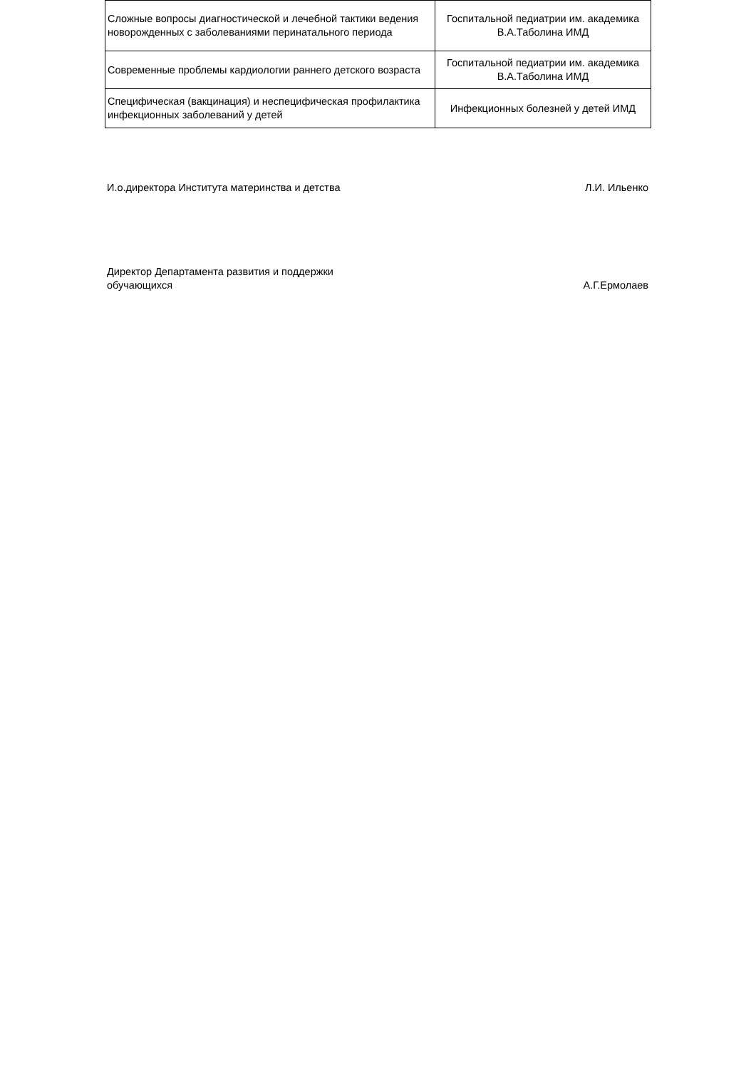| Сложные вопросы диагностической и лечебной тактики ведения новорожденных с заболеваниями перинатального периода | Госпитальной педиатрии им. академика В.А.Таболина ИМД |
| Современные проблемы кардиологии раннего детского возраста | Госпитальной педиатрии им. академика В.А.Таболина ИМД |
| Специфическая (вакцинация) и неспецифическая профилактика инфекционных заболеваний у детей | Инфекционных болезней у детей ИМД |
И.о.директора Института материнства и детства Л.И. Ильенко
Директор Департамента развития и поддержки
обучающихся А.Г.Ермолаев